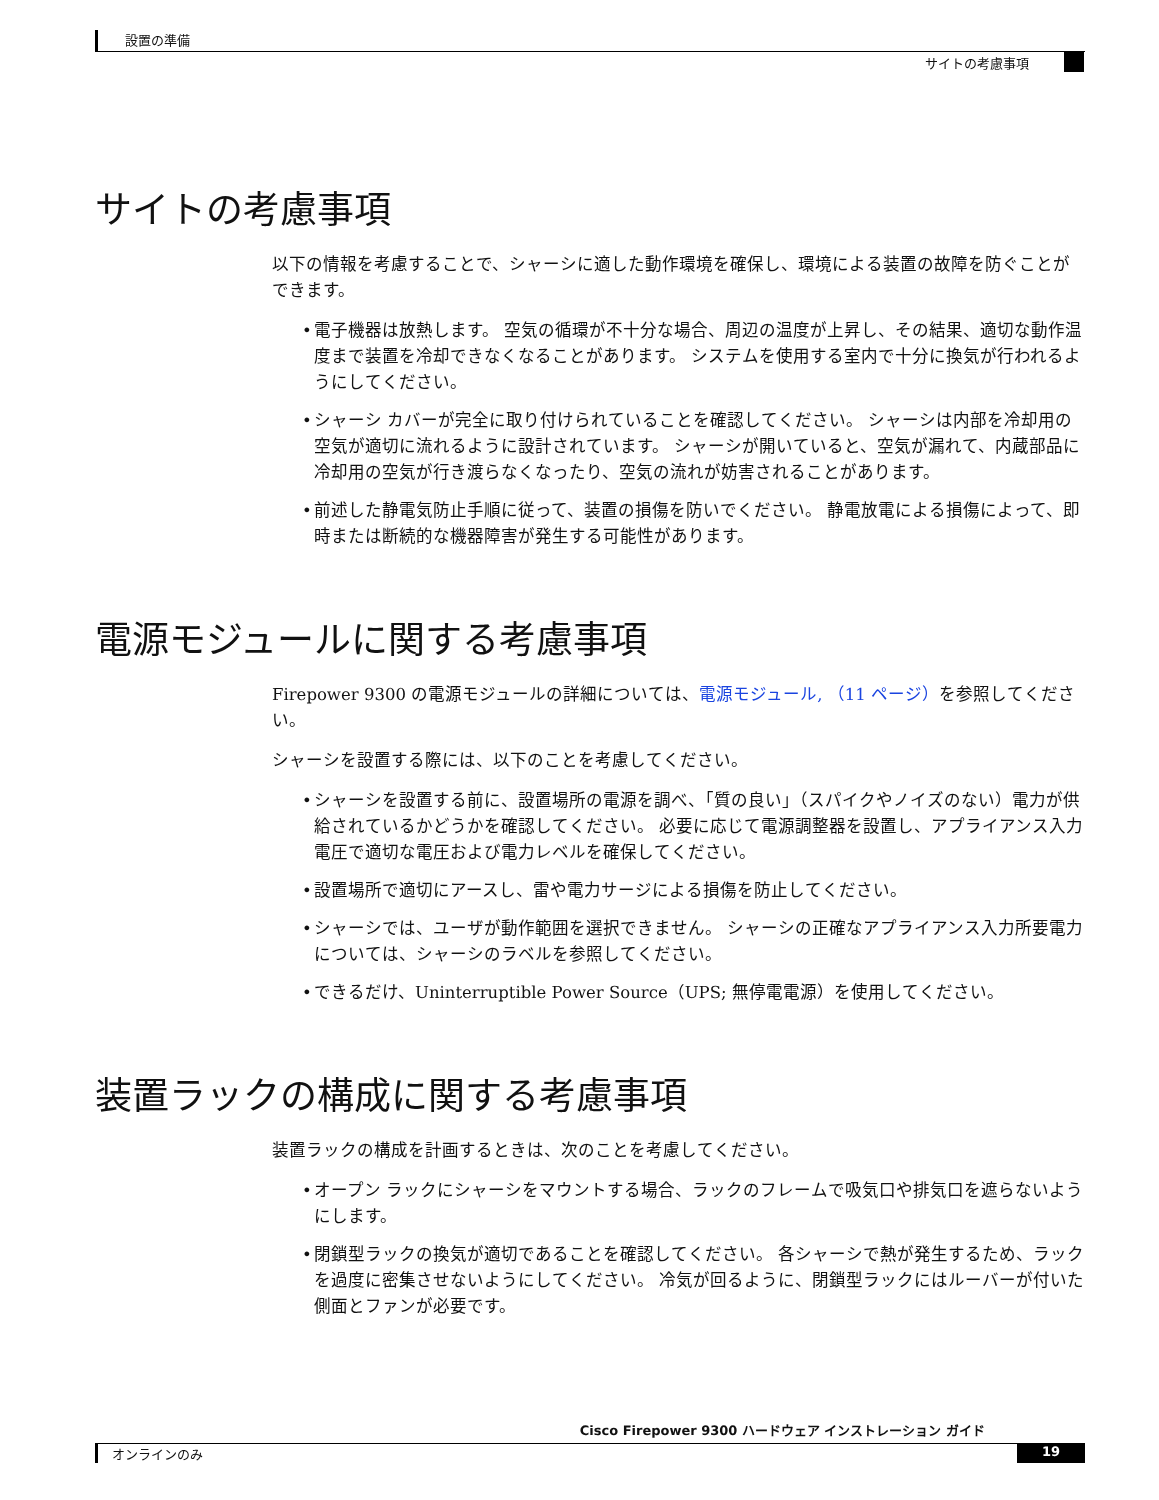設置の準備
サイトの考慮事項
サイトの考慮事項
以下の情報を考慮することで、シャーシに適した動作環境を確保し、環境による装置の故障を防ぐことができます。
• 電子機器は放熱します。 空気の循環が不十分な場合、周辺の温度が上昇し、その結果、適切な動作温度まで装置を冷却できなくなることがあります。 システムを使用する室内で十分に換気が行われるようにしてください。
• シャーシ カバーが完全に取り付けられていることを確認してください。 シャーシは内部を冷却用の空気が適切に流れるように設計されています。 シャーシが開いていると、空気が漏れて、内蔵部品に冷却用の空気が行き渡らなくなったり、空気の流れが妨害されることがあります。
• 前述した静電気防止手順に従って、装置の損傷を防いでください。 静電放電による損傷によって、即時または断続的な機器障害が発生する可能性があります。
電源モジュールに関する考慮事項
Firepower 9300 の電源モジュールの詳細については、電源モジュール, （11 ページ）を参照してください。
シャーシを設置する際には、以下のことを考慮してください。
• シャーシを設置する前に、設置場所の電源を調べ、「質の良い」（スパイクやノイズのない）電力が供給されているかどうかを確認してください。 必要に応じて電源調整器を設置し、アプライアンス入力電圧で適切な電圧および電力レベルを確保してください。
• 設置場所で適切にアースし、雷や電力サージによる損傷を防止してください。
• シャーシでは、ユーザが動作範囲を選択できません。 シャーシの正確なアプライアンス入力所要電力については、シャーシのラベルを参照してください。
• できるだけ、Uninterruptible Power Source（UPS; 無停電電源）を使用してください。
装置ラックの構成に関する考慮事項
装置ラックの構成を計画するときは、次のことを考慮してください。
• オープン ラックにシャーシをマウントする場合、ラックのフレームで吸気口や排気口を遮らないようにします。
• 閉鎖型ラックの換気が適切であることを確認してください。 各シャーシで熱が発生するため、ラックを過度に密集させないようにしてください。 冷気が回るように、閉鎖型ラックにはルーバーが付いた側面とファンが必要です。
Cisco Firepower 9300 ハードウェア インストレーション ガイド
オンラインのみ 19